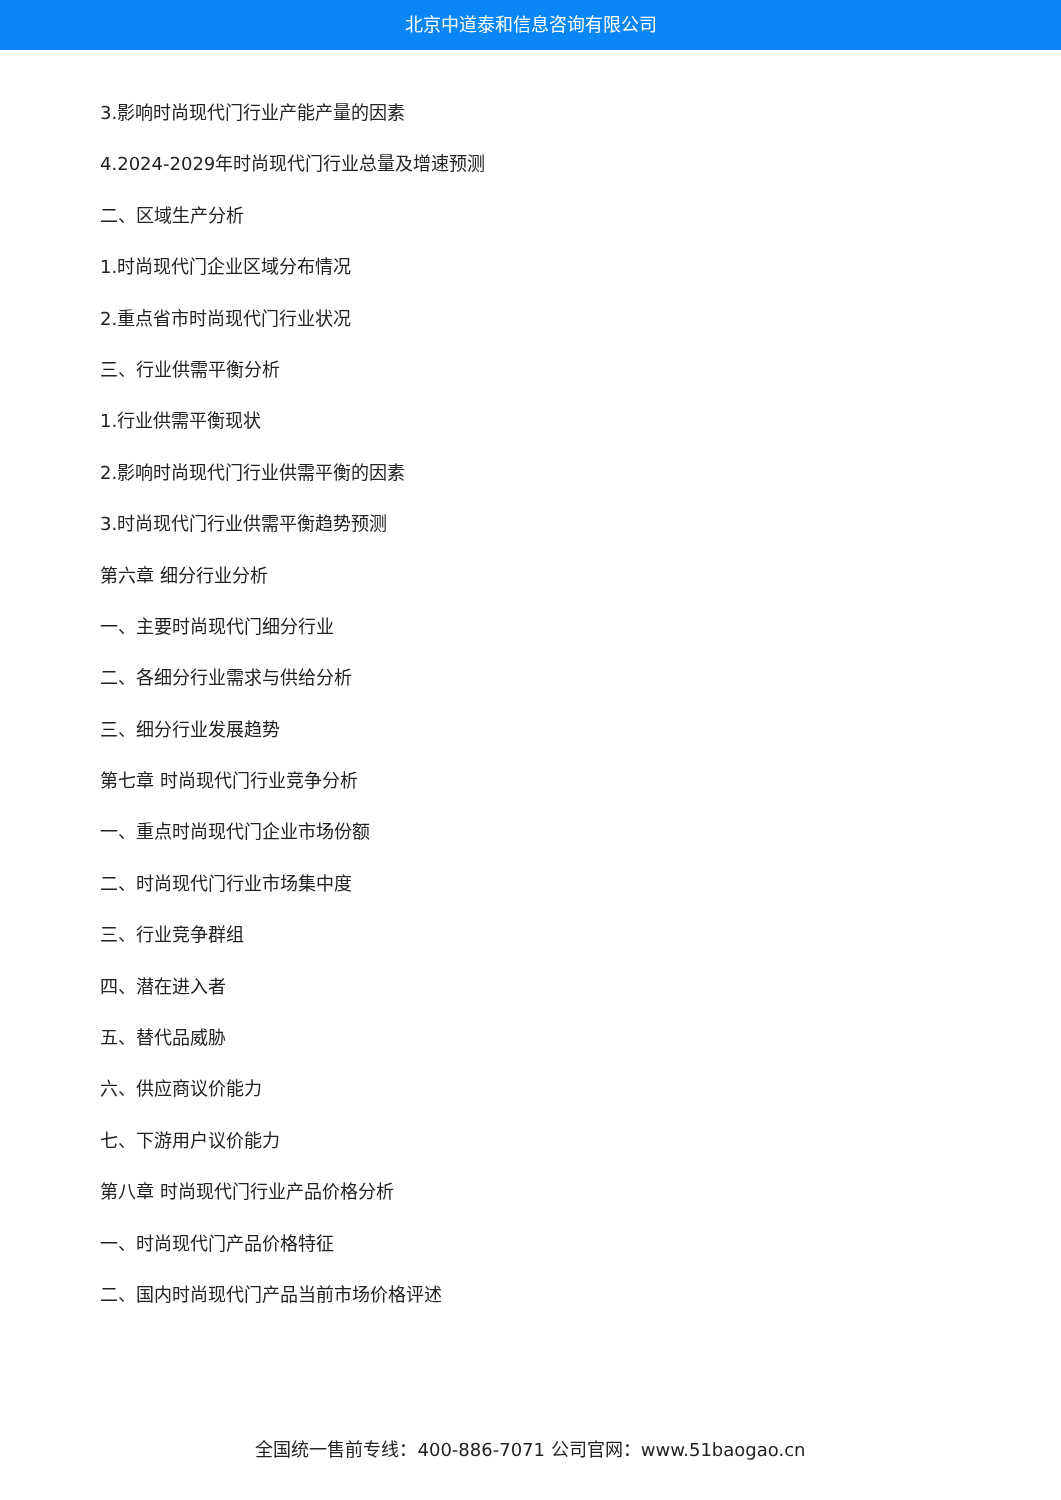北京中道泰和信息咨询有限公司
3.影响时尚现代门行业产能产量的因素
4.2024-2029年时尚现代门行业总量及增速预测
二、区域生产分析
1.时尚现代门企业区域分布情况
2.重点省市时尚现代门行业状况
三、行业供需平衡分析
1.行业供需平衡现状
2.影响时尚现代门行业供需平衡的因素
3.时尚现代门行业供需平衡趋势预测
第六章 细分行业分析
一、主要时尚现代门细分行业
二、各细分行业需求与供给分析
三、细分行业发展趋势
第七章 时尚现代门行业竞争分析
一、重点时尚现代门企业市场份额
二、时尚现代门行业市场集中度
三、行业竞争群组
四、潜在进入者
五、替代品威胁
六、供应商议价能力
七、下游用户议价能力
第八章 时尚现代门行业产品价格分析
一、时尚现代门产品价格特征
二、国内时尚现代门产品当前市场价格评述
全国统一售前专线：400-886-7071 公司官网：www.51baogao.cn